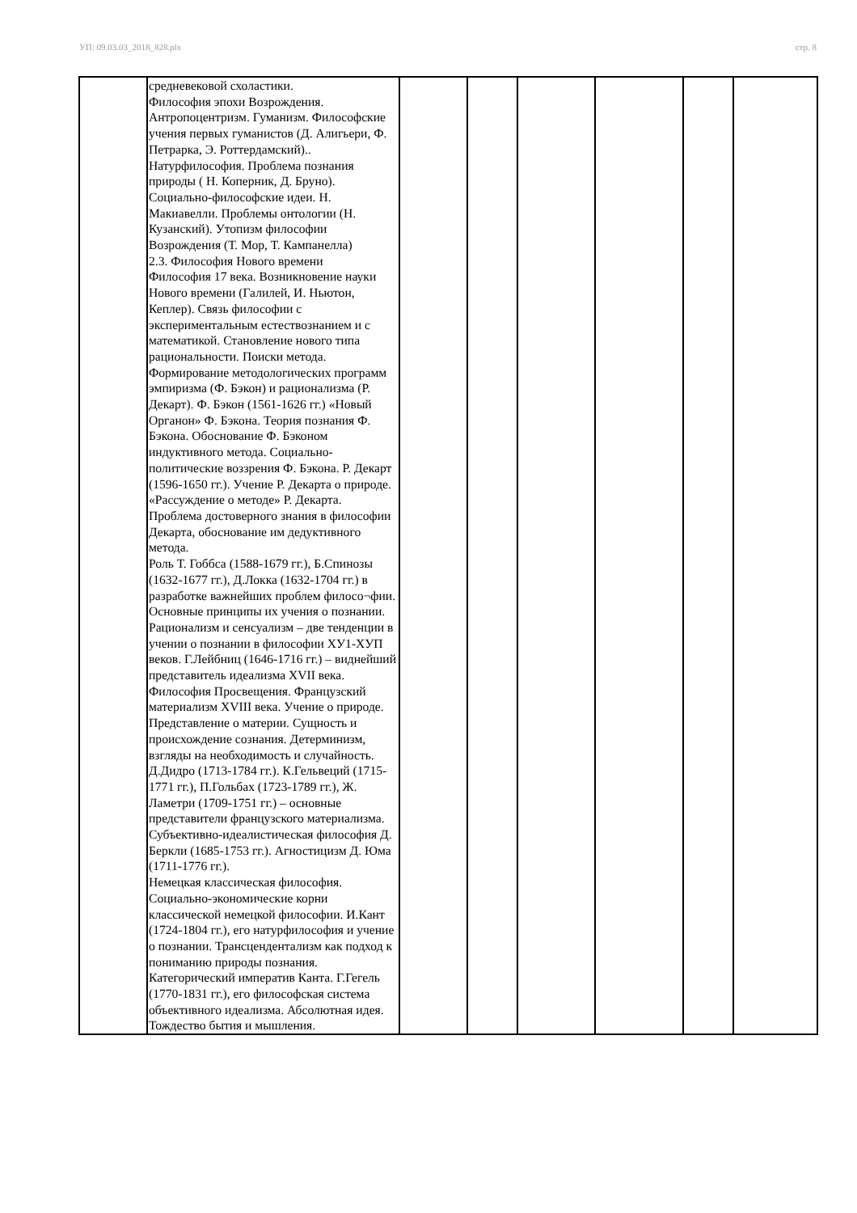УП: 09.03.03_2018_828.plx стр. 8
| | средневековой схоластики. Философия эпохи Возрождения. Антропоцентризм. Гуманизм. Философские учения первых гуманистов (Д. Алигьери, Ф. Петрарка, Э. Роттердамский).. Натурфилософия. Проблема познания природы ( Н. Коперник, Д. Бруно). Социально-философские идеи. Н. Макиавелли. Проблемы онтологии (Н. Кузанский). Утопизм философии Возрождения (Т. Мор, Т. Кампанелла) 2.3. Философия Нового времени Философия 17 века. Возникновение науки Нового времени (Галилей, И. Ньютон, Кеплер). Связь философии с экспериментальным естествознанием и с математикой. Становление нового типа рациональности. Поиски метода. Формирование методологических программ эмпиризма (Ф. Бэкон) и рационализма (Р. Декарт). Ф. Бэкон (1561-1626 гг.) «Новый Органон» Ф. Бэкона. Теория познания Ф. Бэкона. Обоснование Ф. Бэконом индуктивного метода. Социально-политические воззрения Ф. Бэкона. Р. Декарт (1596-1650 гг.). Учение Р. Декарта о природе. «Рассуждение о методе» Р. Декарта. Проблема достоверного знания в философии Декарта, обоснование им дедуктивного метода. Роль Т. Гоббса (1588-1679 гг.), Б.Спинозы (1632-1677 гг.), Д.Локка (1632-1704 гг.) в разработке важнейших проблем филосо¬фии. Основные принципы их учения о познании. Рационализм и сенсуализм – две тенденции в учении о познании в философии ХУ1-ХУП веков. Г.Лейбниц (1646-1716 гг.) – виднейший представитель идеализма XVII века. Философия Просвещения. Французский материализм XVIII века. Учение о природе. Представление о материи. Сущность и происхождение сознания. Детерминизм, взгляды на необходимость и случайность. Д.Дидро (1713-1784 гг.). К.Гельвеций (1715-1771 гг.), П.Гольбах (1723-1789 гг.), Ж. Ламетри (1709-1751 гг.) – основные представители французского материализма. Субъективно-идеалистическая философия Д. Беркли (1685-1753 гг.). Агностицизм Д. Юма (1711-1776 гг.). Немецкая классическая философия. Социально-экономические корни классической немецкой философии. И.Кант (1724-1804 гг.), его натурфилософия и учение о познании. Трансцендентализм как подход к пониманию природы познания. Категорический императив Канта. Г.Гегель (1770-1831 гг.), его философская система объективного идеализма. Абсолютная идея. Тождество бытия и мышления. | | | | | | |